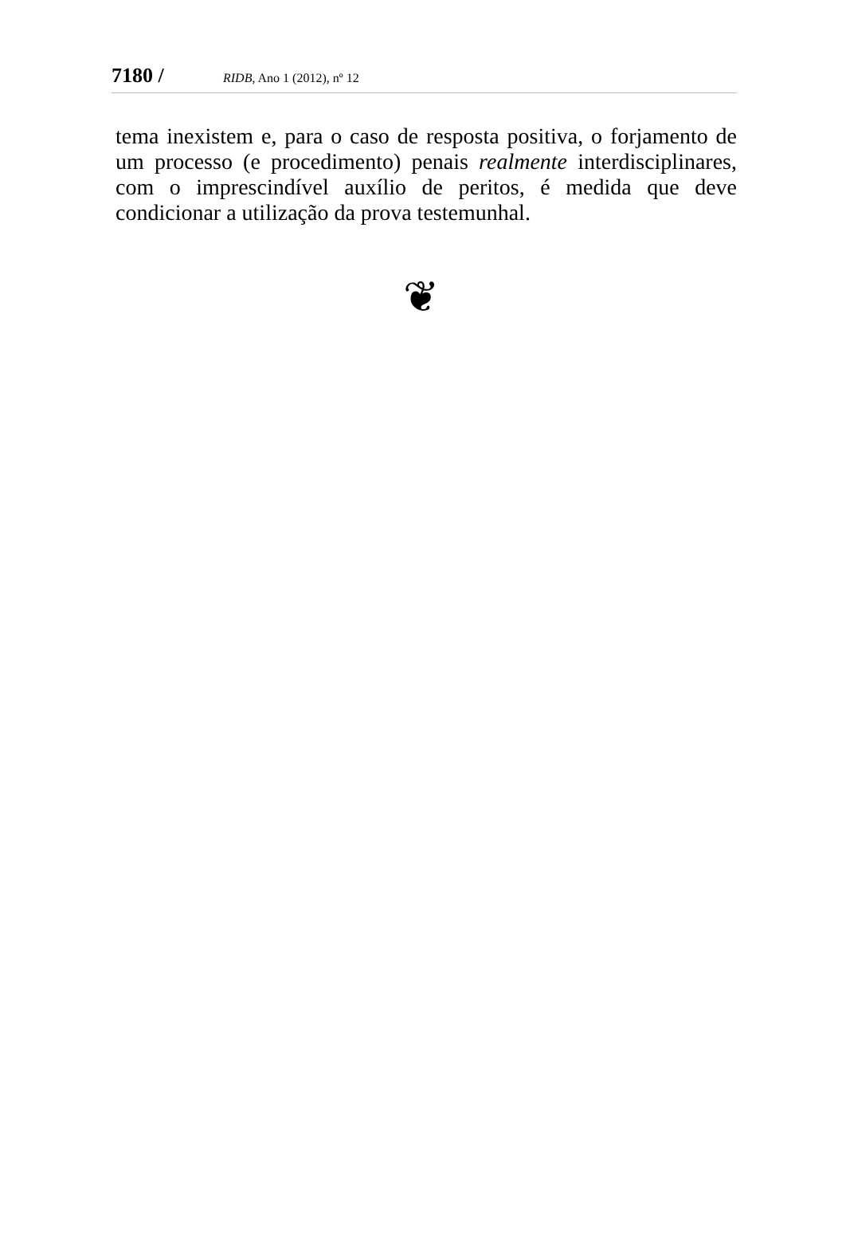7180 / RIDB, Ano 1 (2012), nº 12
tema inexistem e, para o caso de resposta positiva, o forjamento de um processo (e procedimento) penais realmente interdisciplinares, com o imprescindível auxílio de peritos, é medida que deve condicionar a utilização da prova testemunhal.
❦